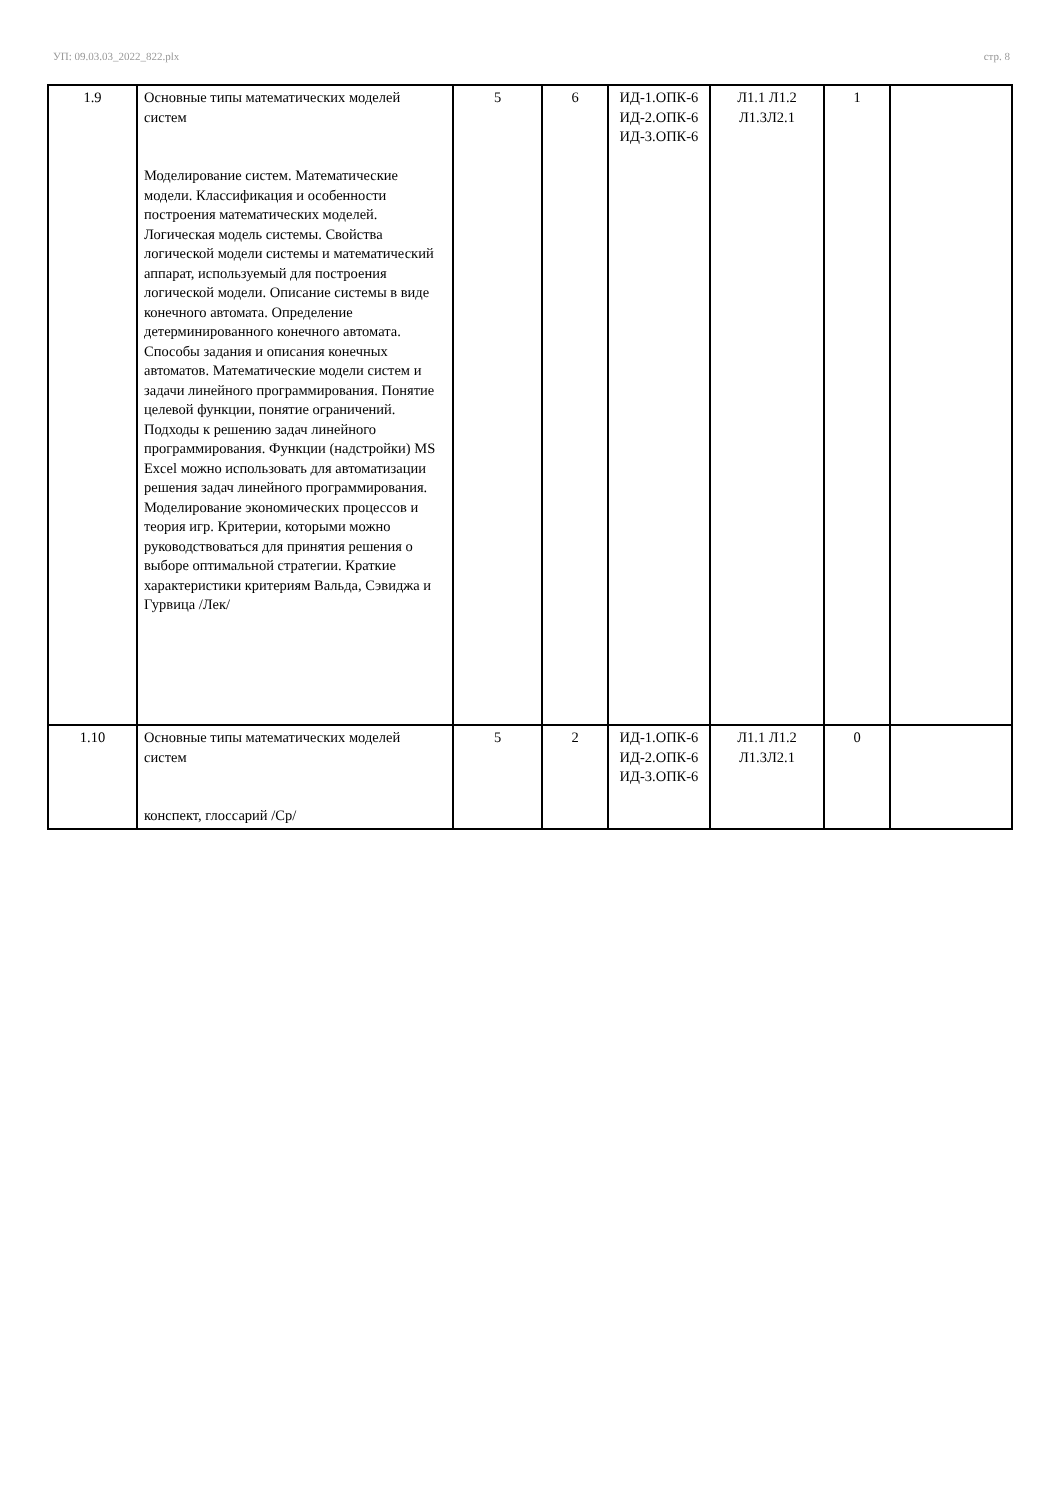УП: 09.03.03_2022_822.plx стр. 8
| 1.9 | Основные типы математических моделей систем Моделирование систем. Математические модели. Классификация и особенности построения математических моделей. Логическая модель системы. Свойства логической модели системы и математический аппарат, используемый для построения логической модели. Описание системы в виде конечного автомата. Определение детерминированного конечного автомата. Способы задания и описания конечных автоматов. Математические модели систем и задачи линейного программирования. Понятие целевой функции, понятие ограничений. Подходы к решению задач линейного программирования. Функции (надстройки) MS Excel можно использовать для автоматизации решения задач линейного программирования. Моделирование экономических процессов и теория игр. Критерии, которыми можно руководствоваться для принятия решения о выборе оптимальной стратегии. Краткие характеристики критериям Вальда, Сэвиджа и Гурвица /Лек/ | 5 | 6 | ИД-1.ОПК-6 ИД-2.ОПК-6 ИД-3.ОПК-6 | Л1.1 Л1.2 Л1.3Л2.1 | 1 | |
| 1.10 | Основные типы математических моделей систем конспект, глоссарий /Ср/ | 5 | 2 | ИД-1.ОПК-6 ИД-2.ОПК-6 ИД-3.ОПК-6 | Л1.1 Л1.2 Л1.3Л2.1 | 0 | |